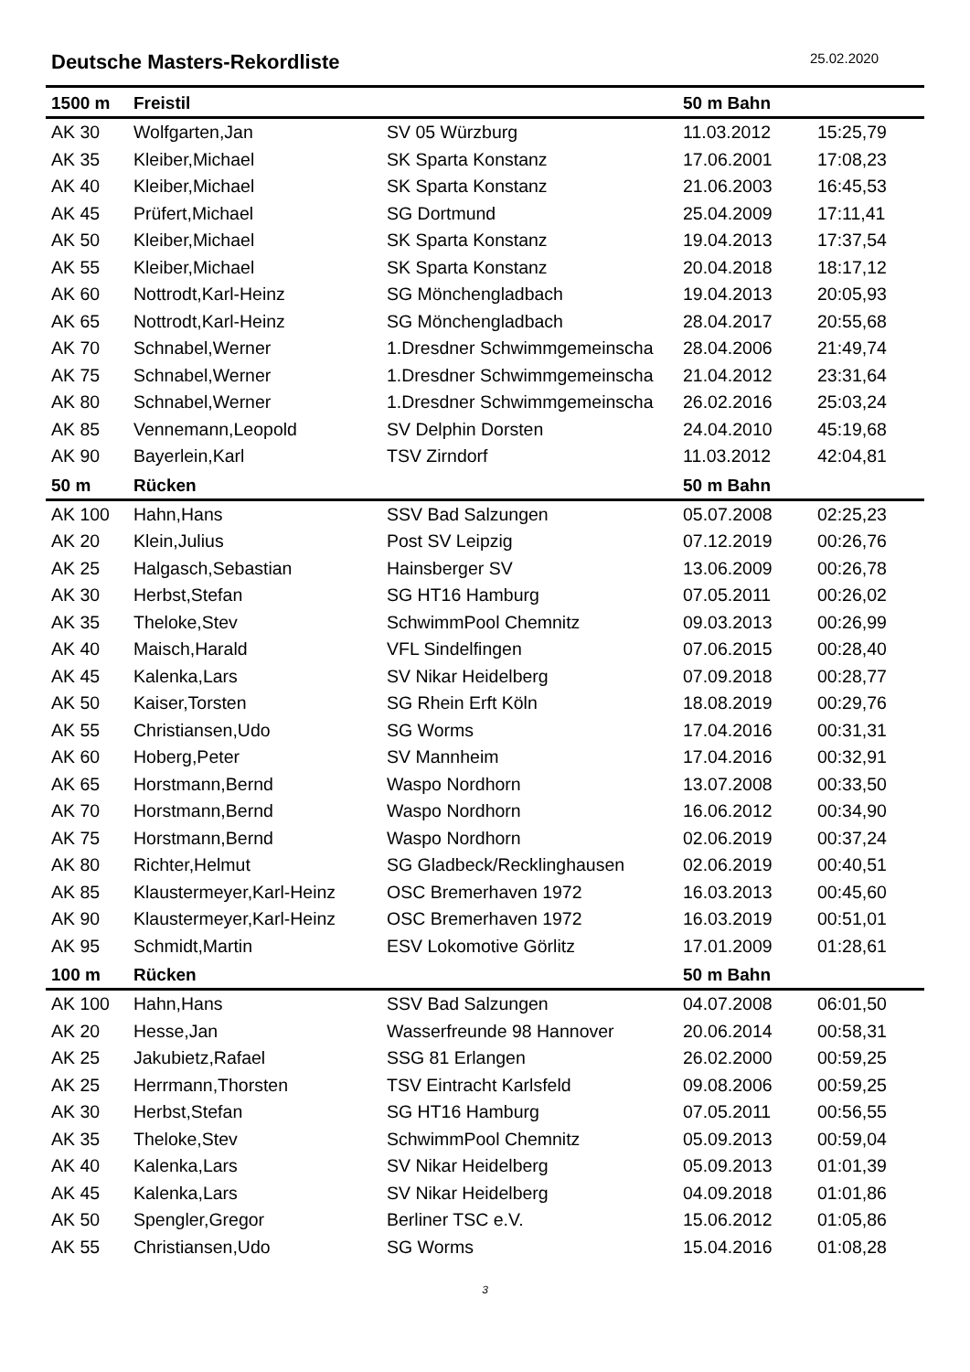Deutsche Masters-Rekordliste
25.02.2020
| 1500 m | Freistil | | 50 m Bahn | |
| --- | --- | --- | --- | --- |
| AK 30 | Wolfgarten,Jan | SV 05 Würzburg | 11.03.2012 | 15:25,79 |
| AK 35 | Kleiber,Michael | SK Sparta Konstanz | 17.06.2001 | 17:08,23 |
| AK 40 | Kleiber,Michael | SK Sparta Konstanz | 21.06.2003 | 16:45,53 |
| AK 45 | Prüfert,Michael | SG Dortmund | 25.04.2009 | 17:11,41 |
| AK 50 | Kleiber,Michael | SK Sparta Konstanz | 19.04.2013 | 17:37,54 |
| AK 55 | Kleiber,Michael | SK Sparta Konstanz | 20.04.2018 | 18:17,12 |
| AK 60 | Nottrodt,Karl-Heinz | SG Mönchengladbach | 19.04.2013 | 20:05,93 |
| AK 65 | Nottrodt,Karl-Heinz | SG Mönchengladbach | 28.04.2017 | 20:55,68 |
| AK 70 | Schnabel,Werner | 1.Dresdner Schwimmgemeinscha | 28.04.2006 | 21:49,74 |
| AK 75 | Schnabel,Werner | 1.Dresdner Schwimmgemeinscha | 21.04.2012 | 23:31,64 |
| AK 80 | Schnabel,Werner | 1.Dresdner Schwimmgemeinscha | 26.02.2016 | 25:03,24 |
| AK 85 | Vennemann,Leopold | SV Delphin Dorsten | 24.04.2010 | 45:19,68 |
| AK 90 | Bayerlein,Karl | TSV Zirndorf | 11.03.2012 | 42:04,81 |
| 50 m | Rücken | | 50 m Bahn | |
| AK 100 | Hahn,Hans | SSV Bad Salzungen | 05.07.2008 | 02:25,23 |
| AK 20 | Klein,Julius | Post SV Leipzig | 07.12.2019 | 00:26,76 |
| AK 25 | Halgasch,Sebastian | Hainsberger SV | 13.06.2009 | 00:26,78 |
| AK 30 | Herbst,Stefan | SG HT16 Hamburg | 07.05.2011 | 00:26,02 |
| AK 35 | Theloke,Stev | SchwimmPool Chemnitz | 09.03.2013 | 00:26,99 |
| AK 40 | Maisch,Harald | VFL Sindelfingen | 07.06.2015 | 00:28,40 |
| AK 45 | Kalenka,Lars | SV Nikar Heidelberg | 07.09.2018 | 00:28,77 |
| AK 50 | Kaiser,Torsten | SG Rhein Erft Köln | 18.08.2019 | 00:29,76 |
| AK 55 | Christiansen,Udo | SG Worms | 17.04.2016 | 00:31,31 |
| AK 60 | Hoberg,Peter | SV Mannheim | 17.04.2016 | 00:32,91 |
| AK 65 | Horstmann,Bernd | Waspo Nordhorn | 13.07.2008 | 00:33,50 |
| AK 70 | Horstmann,Bernd | Waspo Nordhorn | 16.06.2012 | 00:34,90 |
| AK 75 | Horstmann,Bernd | Waspo Nordhorn | 02.06.2019 | 00:37,24 |
| AK 80 | Richter,Helmut | SG Gladbeck/Recklinghausen | 02.06.2019 | 00:40,51 |
| AK 85 | Klaustermeyer,Karl-Heinz | OSC Bremerhaven 1972 | 16.03.2013 | 00:45,60 |
| AK 90 | Klaustermeyer,Karl-Heinz | OSC Bremerhaven 1972 | 16.03.2019 | 00:51,01 |
| AK 95 | Schmidt,Martin | ESV Lokomotive Görlitz | 17.01.2009 | 01:28,61 |
| 100 m | Rücken | | 50 m Bahn | |
| AK 100 | Hahn,Hans | SSV Bad Salzungen | 04.07.2008 | 06:01,50 |
| AK 20 | Hesse,Jan | Wasserfreunde 98 Hannover | 20.06.2014 | 00:58,31 |
| AK 25 | Jakubietz,Rafael | SSG 81 Erlangen | 26.02.2000 | 00:59,25 |
| AK 25 | Herrmann,Thorsten | TSV Eintracht Karlsfeld | 09.08.2006 | 00:59,25 |
| AK 30 | Herbst,Stefan | SG HT16 Hamburg | 07.05.2011 | 00:56,55 |
| AK 35 | Theloke,Stev | SchwimmPool Chemnitz | 05.09.2013 | 00:59,04 |
| AK 40 | Kalenka,Lars | SV Nikar Heidelberg | 05.09.2013 | 01:01,39 |
| AK 45 | Kalenka,Lars | SV Nikar Heidelberg | 04.09.2018 | 01:01,86 |
| AK 50 | Spengler,Gregor | Berliner TSC e.V. | 15.06.2012 | 01:05,86 |
| AK 55 | Christiansen,Udo | SG Worms | 15.04.2016 | 01:08,28 |
3